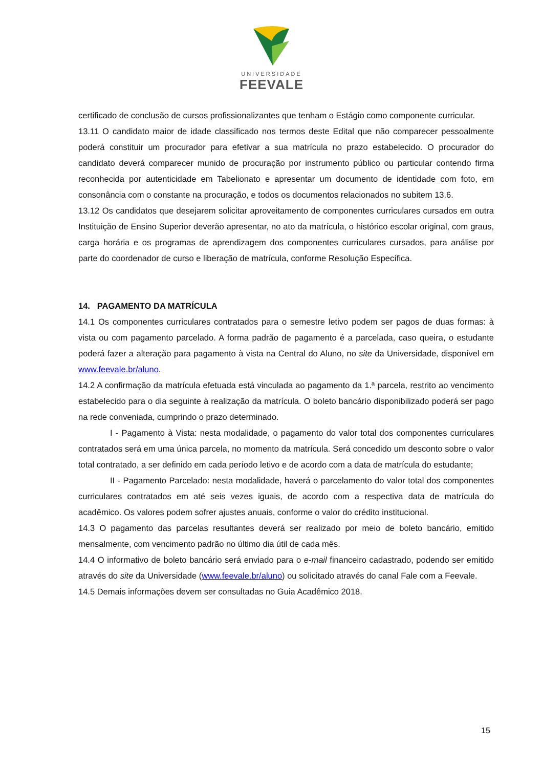UNIVERSIDADE
FEEVALE
certificado de conclusão de cursos profissionalizantes que tenham o Estágio como componente curricular.
13.11 O candidato maior de idade classificado nos termos deste Edital que não comparecer pessoalmente poderá constituir um procurador para efetivar a sua matrícula no prazo estabelecido. O procurador do candidato deverá comparecer munido de procuração por instrumento público ou particular contendo firma reconhecida por autenticidade em Tabelionato e apresentar um documento de identidade com foto, em consonância com o constante na procuração, e todos os documentos relacionados no subitem 13.6.
13.12 Os candidatos que desejarem solicitar aproveitamento de componentes curriculares cursados em outra Instituição de Ensino Superior deverão apresentar, no ato da matrícula, o histórico escolar original, com graus, carga horária e os programas de aprendizagem dos componentes curriculares cursados, para análise por parte do coordenador de curso e liberação de matrícula, conforme Resolução Específica.
14. PAGAMENTO DA MATRÍCULA
14.1 Os componentes curriculares contratados para o semestre letivo podem ser pagos de duas formas: à vista ou com pagamento parcelado. A forma padrão de pagamento é a parcelada, caso queira, o estudante poderá fazer a alteração para pagamento à vista na Central do Aluno, no site da Universidade, disponível em www.feevale.br/aluno.
14.2 A confirmação da matrícula efetuada está vinculada ao pagamento da 1.ª parcela, restrito ao vencimento estabelecido para o dia seguinte à realização da matrícula. O boleto bancário disponibilizado poderá ser pago na rede conveniada, cumprindo o prazo determinado.
I - Pagamento à Vista: nesta modalidade, o pagamento do valor total dos componentes curriculares contratados será em uma única parcela, no momento da matrícula. Será concedido um desconto sobre o valor total contratado, a ser definido em cada período letivo e de acordo com a data de matrícula do estudante;
II - Pagamento Parcelado: nesta modalidade, haverá o parcelamento do valor total dos componentes curriculares contratados em até seis vezes iguais, de acordo com a respectiva data de matrícula do acadêmico. Os valores podem sofrer ajustes anuais, conforme o valor do crédito institucional.
14.3 O pagamento das parcelas resultantes deverá ser realizado por meio de boleto bancário, emitido mensalmente, com vencimento padrão no último dia útil de cada mês.
14.4 O informativo de boleto bancário será enviado para o e-mail financeiro cadastrado, podendo ser emitido através do site da Universidade (www.feevale.br/aluno) ou solicitado através do canal Fale com a Feevale.
14.5 Demais informações devem ser consultadas no Guia Acadêmico 2018.
15